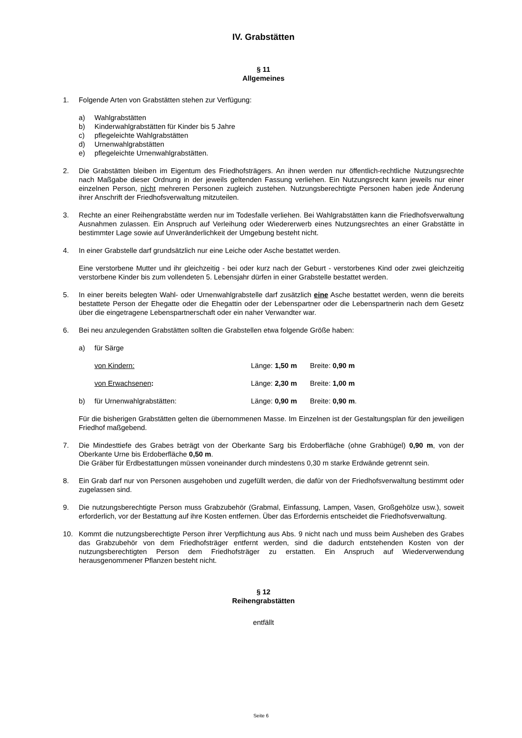IV. Grabstätten
§ 11
Allgemeines
1. Folgende Arten von Grabstätten stehen zur Verfügung:
a) Wahlgrabstätten
b) Kinderwahlgrabstätten für Kinder bis 5 Jahre
c) pflegeleichte Wahlgrabstätten
d) Urnenwahlgrabstätten
e) pflegeleichte Urnenwahlgrabstätten.
2. Die Grabstätten bleiben im Eigentum des Friedhofsträgers. An ihnen werden nur öffentlich-rechtliche Nutzungsrechte nach Maßgabe dieser Ordnung in der jeweils geltenden Fassung verliehen. Ein Nutzungsrecht kann jeweils nur einer einzelnen Person, nicht mehreren Personen zugleich zustehen. Nutzungsberechtigte Personen haben jede Änderung ihrer Anschrift der Friedhofsverwaltung mitzuteilen.
3. Rechte an einer Reihengrabstätte werden nur im Todesfalle verliehen. Bei Wahlgrabstätten kann die Friedhofsverwaltung Ausnahmen zulassen. Ein Anspruch auf Verleihung oder Wiedererwerb eines Nutzungsrechtes an einer Grabstätte in bestimmter Lage sowie auf Unveränderlichkeit der Umgebung besteht nicht.
4. In einer Grabstelle darf grundsätzlich nur eine Leiche oder Asche bestattet werden.
Eine verstorbene Mutter und ihr gleichzeitig - bei oder kurz nach der Geburt - verstorbenes Kind oder zwei gleichzeitig verstorbene Kinder bis zum vollendeten 5. Lebensjahr dürfen in einer Grabstelle bestattet werden.
5. In einer bereits belegten Wahl- oder Urnenwahlgrabstelle darf zusätzlich eine Asche bestattet werden, wenn die bereits bestattete Person der Ehegatte oder die Ehegattin oder der Lebenspartner oder die Lebenspartnerin nach dem Gesetz über die eingetragene Lebenspartnerschaft oder ein naher Verwandter war.
6. Bei neu anzulegenden Grabstätten sollten die Grabstellen etwa folgende Größe haben:
a) für Särge
von Kindern: Länge: 1,50 m Breite: 0,90 m
von Erwachsenen: Länge: 2,30 m Breite: 1,00 m
b) für Urnenwahlgrabstätten: Länge: 0,90 m Breite: 0,90 m.
Für die bisherigen Grabstätten gelten die übernommenen Masse. Im Einzelnen ist der Gestaltungsplan für den jeweiligen Friedhof maßgebend.
7. Die Mindesttiefe des Grabes beträgt von der Oberkante Sarg bis Erdoberfläche (ohne Grabhügel) 0,90 m, von der Oberkante Urne bis Erdoberfläche 0,50 m.
Die Gräber für Erdbestattungen müssen voneinander durch mindestens 0,30 m starke Erdwände getrennt sein.
8. Ein Grab darf nur von Personen ausgehoben und zugefüllt werden, die dafür von der Friedhofsverwaltung bestimmt oder zugelassen sind.
9. Die nutzungsberechtigte Person muss Grabzubehör (Grabmal, Einfassung, Lampen, Vasen, Großgehölze usw.), soweit erforderlich, vor der Bestattung auf ihre Kosten entfernen. Über das Erfordernis entscheidet die Friedhofsverwaltung.
10. Kommt die nutzungsberechtigte Person ihrer Verpflichtung aus Abs. 9 nicht nach und muss beim Ausheben des Grabes das Grabzubehör von dem Friedhofsträger entfernt werden, sind die dadurch entstehenden Kosten von der nutzungsberechtigten Person dem Friedhofsträger zu erstatten. Ein Anspruch auf Wiederverwendung herausgenommener Pflanzen besteht nicht.
§ 12
Reihengrabstätten
entfällt
Seite 6